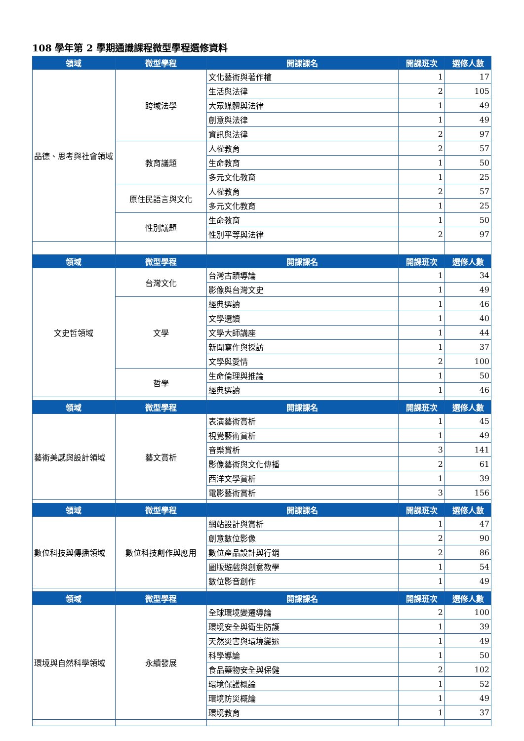108 學年第 2 學期通識課程微型學程選修資料
| 領域 | 微型學程 | 開課課名 | 開課班次 | 選修人數 |
| --- | --- | --- | --- | --- |
| 品德、思考與社會領域 | 跨域法學 | 文化藝術與著作權 | 1 | 17 |
| | | 生活與法律 | 2 | 105 |
| | | 大眾媒體與法律 | 1 | 49 |
| | | 創意與法律 | 1 | 49 |
| | | 資訊與法律 | 2 | 97 |
| | 教育議題 | 人權教育 | 2 | 57 |
| | | 生命教育 | 1 | 50 |
| | | 多元文化教育 | 1 | 25 |
| | 原住民語言與文化 | 人權教育 | 2 | 57 |
| | | 多元文化教育 | 1 | 25 |
| | 性別議題 | 生命教育 | 1 | 50 |
| | | 性別平等與法律 | 2 | 97 |
| 領域 | 微型學程 | 開課課名 | 開課班次 | 選修人數 |
| 文史哲領域 | 台灣文化 | 台灣古蹟導論 | 1 | 34 |
| | | 影像與台灣文史 | 1 | 49 |
| | 文學 | 經典選讀 | 1 | 46 |
| | | 文學選讀 | 1 | 40 |
| | | 文學大師講座 | 1 | 44 |
| | | 新聞寫作與採訪 | 1 | 37 |
| | | 文學與愛情 | 2 | 100 |
| | 哲學 | 生命倫理與推論 | 1 | 50 |
| | | 經典選讀 | 1 | 46 |
| 領域 | 微型學程 | 開課課名 | 開課班次 | 選修人數 |
| 藝術美感與設計領域 | 藝文賞析 | 表演藝術賞析 | 1 | 45 |
| | | 視覺藝術賞析 | 1 | 49 |
| | | 音樂賞析 | 3 | 141 |
| | | 影像藝術與文化傳播 | 2 | 61 |
| | | 西洋文學賞析 | 1 | 39 |
| | | 電影藝術賞析 | 3 | 156 |
| 領域 | 微型學程 | 開課課名 | 開課班次 | 選修人數 |
| 數位科技與傳播領域 | 數位科技創作與應用 | 網站設計與賞析 | 1 | 47 |
| | | 創意數位影像 | 2 | 90 |
| | | 數位產品設計與行銷 | 2 | 86 |
| | | 圖版遊戲與創意教學 | 1 | 54 |
| | | 數位影音創作 | 1 | 49 |
| 領域 | 微型學程 | 開課課名 | 開課班次 | 選修人數 |
| 環境與自然科學領域 | 永續發展 | 全球環境變遷導論 | 2 | 100 |
| | | 環境安全與衛生防護 | 1 | 39 |
| | | 天然災害與環境變遷 | 1 | 49 |
| | | 科學導論 | 1 | 50 |
| | | 食品藥物安全與保健 | 2 | 102 |
| | | 環境保護概論 | 1 | 52 |
| | | 環境防災概論 | 1 | 49 |
| | | 環境教育 | 1 | 37 |